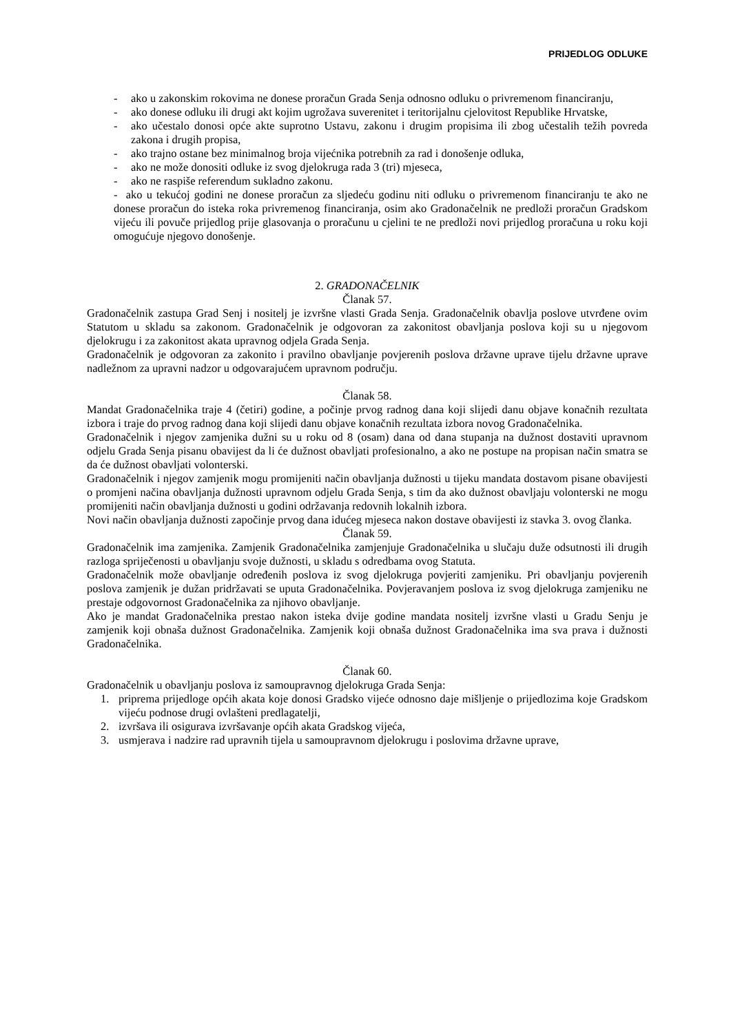PRIJEDLOG ODLUKE
- ako u zakonskim rokovima ne donese proračun Grada Senja odnosno odluku o privremenom financiranju,
- ako donese odluku ili drugi akt kojim ugrožava suverenitet i teritorijalnu cjelovitost Republike Hrvatske,
- ako učestalo donosi opće akte suprotno Ustavu, zakonu i drugim propisima ili zbog učestalih težih povreda zakona i drugih propisa,
- ako trajno ostane bez minimalnog broja vijećnika potrebnih za rad i donošenje odluka,
- ako ne može donositi odluke iz svog djelokruga rada 3 (tri) mjeseca,
- ako ne raspiše referendum sukladno zakonu.
- ako u tekućoj godini ne donese proračun za sljedeću godinu niti odluku o privremenom financiranju te ako ne donese proračun do isteka roka privremenog financiranja, osim ako Gradonačelnik ne predloži proračun Gradskom vijeću ili povuče prijedlog prije glasovanja o proračunu u cjelini te ne predloži novi prijedlog proračuna u roku koji omogućuje njegovo donošenje.
2. GRADONAČELNIK
Članak 57.
Gradonačelnik zastupa Grad Senj i nositelj je izvršne vlasti Grada Senja. Gradonačelnik obavlja poslove utvrđene ovim Statutom u skladu sa zakonom. Gradonačelnik je odgovoran za zakonitost obavljanja poslova koji su u njegovom djelokrugu i za zakonitost akata upravnog odjela Grada Senja.
Gradonačelnik je odgovoran za zakonito i pravilno obavljanje povjerenih poslova državne uprave tijelu državne uprave nadležnom za upravni nadzor u odgovarajućem upravnom području.
Članak 58.
Mandat Gradonačelnika traje 4 (četiri) godine, a počinje prvog radnog dana koji slijedi danu objave konačnih rezultata izbora i traje do prvog radnog dana koji slijedi danu objave konačnih rezultata izbora novog Gradonačelnika.
Gradonačelnik i njegov zamjenika dužni su u roku od 8 (osam) dana od dana stupanja na dužnost dostaviti upravnom odjelu Grada Senja pisanu obavijest da li će dužnost obavljati profesionalno, a ako ne postupe na propisan način smatra se da će dužnost obavljati volonterski.
Gradonačelnik i njegov zamjenik mogu promijeniti način obavljanja dužnosti u tijeku mandata dostavom pisane obavijesti o promjeni načina obavljanja dužnosti upravnom odjelu Grada Senja, s tim da ako dužnost obavljaju volonterski ne mogu promijeniti način obavljanja dužnosti u godini održavanja redovnih lokalnih izbora.
Novi način obavljanja dužnosti započinje prvog dana idućeg mjeseca nakon dostave obavijesti iz stavka 3. ovog članka.
Članak 59.
Gradonačelnik ima zamjenika. Zamjenik Gradonačelnika zamjenjuje Gradonačelnika u slučaju duže odsutnosti ili drugih razloga spriječenosti u obavljanju svoje dužnosti, u skladu s odredbama ovog Statuta.
Gradonačelnik može obavljanje određenih poslova iz svog djelokruga povjeriti zamjeniku. Pri obavljanju povjerenih poslova zamjenik je dužan pridržavati se uputa Gradonačelnika. Povjeravanjem poslova iz svog djelokruga zamjeniku ne prestaje odgovornost Gradonačelnika za njihovo obavljanje.
Ako je mandat Gradonačelnika prestao nakon isteka dvije godine mandata nositelj izvršne vlasti u Gradu Senju je zamjenik koji obnaša dužnost Gradonačelnika. Zamjenik koji obnaša dužnost Gradonačelnika ima sva prava i dužnosti Gradonačelnika.
Članak 60.
Gradonačelnik u obavljanju poslova iz samoupravnog djelokruga Grada Senja:
1. priprema prijedloge općih akata koje donosi Gradsko vijeće odnosno daje mišljenje o prijedlozima koje Gradskom vijeću podnose drugi ovlašteni predlagatelji,
2. izvršava ili osigurava izvršavanje općih akata Gradskog vijeća,
3. usmjerava i nadzire rad upravnih tijela u samoupravnom djelokrugu i poslovima državne uprave,